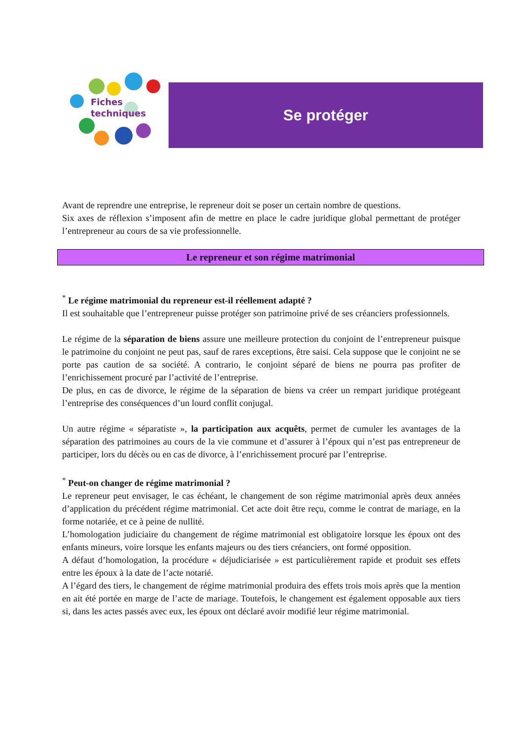Fiches
techniques
Se protéger
Avant de reprendre une entreprise, le repreneur doit se poser un certain nombre de questions.
Six axes de réflexion s’imposent afin de mettre en place le cadre juridique global permettant de protéger l’entrepreneur au cours de sa vie professionnelle.
Le repreneur et son régime matrimonial
<sup>*</sup> Le régime matrimonial du repreneur est-il réellement adapté ?
Il est souhaitable que l’entrepreneur puisse protéger son patrimoine privé de ses créanciers professionnels.
Le régime de la séparation de biens assure une meilleure protection du conjoint de l’entrepreneur puisque le patrimoine du conjoint ne peut pas, sauf de rares exceptions, être saisi. Cela suppose que le conjoint ne se porte pas caution de sa société. A contrario, le conjoint séparé de biens ne pourra pas profiter de l’enrichissement procuré par l’activité de l’entreprise.
De plus, en cas de divorce, le régime de la séparation de biens va créer un rempart juridique protégeant l’entreprise des conséquences d’un lourd conflit conjugal.
Un autre régime « séparatiste », la participation aux acquêts, permet de cumuler les avantages de la séparation des patrimoines au cours de la vie commune et d’assurer à l’époux qui n’est pas entrepreneur de participer, lors du décès ou en cas de divorce, à l’enrichissement procuré par l’entreprise.
<sup>*</sup> Peut-on changer de régime matrimonial ?
Le repreneur peut envisager, le cas échéant, le changement de son régime matrimonial après deux années d’application du précédent régime matrimonial. Cet acte doit être reçu, comme le contrat de mariage, en la forme notariée, et ce à peine de nullité.
L’homologation judiciaire du changement de régime matrimonial est obligatoire lorsque les époux ont des enfants mineurs, voire lorsque les enfants majeurs ou des tiers créanciers, ont formé opposition.
A défaut d’homologation, la procédure « déjudiciarisée » est particulièrement rapide et produit ses effets entre les époux à la date de l’acte notarié.
A l’égard des tiers, le changement de régime matrimonial produira des effets trois mois après que la mention en ait été portée en marge de l’acte de mariage. Toutefois, le changement est également opposable aux tiers si, dans les actes passés avec eux, les époux ont déclaré avoir modifié leur régime matrimonial.